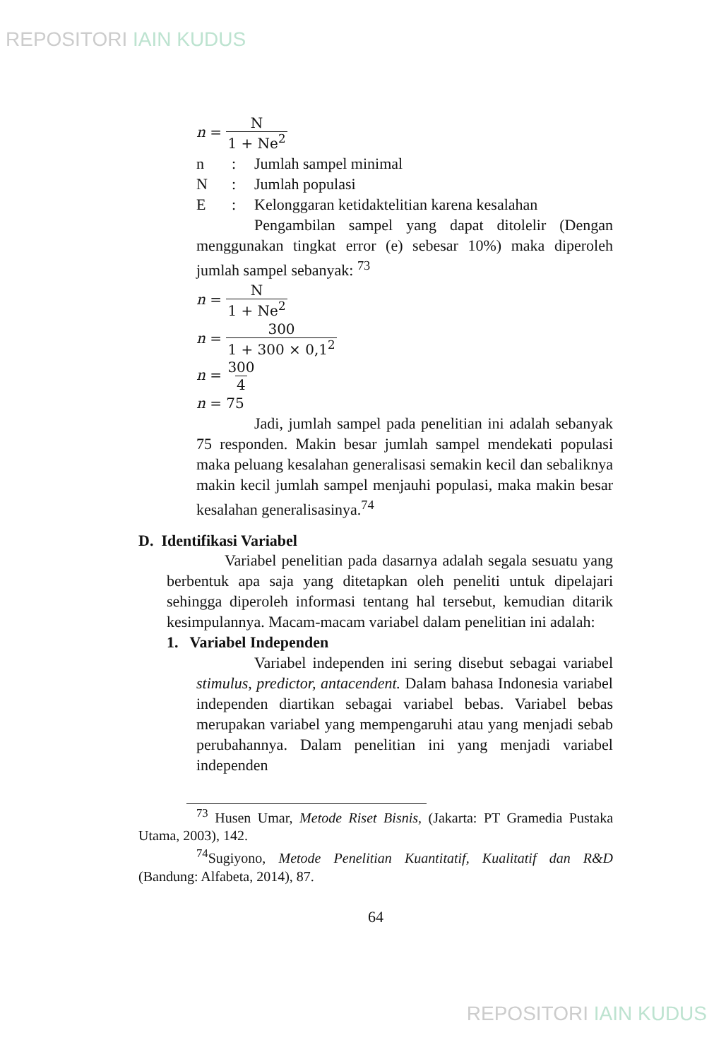REPOSITORI IAIN KUDUS
n = N 1 + Ne<sup>2</sup>
n: Jumlah sampel minimal
N: Jumlah populasi
E: Kelonggaran ketidaktelitian karena kesalahan
Pengambilan sampel yang dapat ditolelir (Dengan menggunakan tingkat error (e) sebesar 10%) maka diperoleh jumlah sampel sebanyak: <sup>73</sup>
n = N 1 + Ne<sup>2</sup>
n = 300 1 + 300 × 0,1<sup>2</sup>
n = 300 4
n = 75
Jadi, jumlah sampel pada penelitian ini adalah sebanyak 75 responden. Makin besar jumlah sampel mendekati populasi maka peluang kesalahan generalisasi semakin kecil dan sebaliknya makin kecil jumlah sampel menjauhi populasi, maka makin besar kesalahan generalisasinya.<sup>74</sup>
D. Identifikasi Variabel
Variabel penelitian pada dasarnya adalah segala sesuatu yang berbentuk apa saja yang ditetapkan oleh peneliti untuk dipelajari sehingga diperoleh informasi tentang hal tersebut, kemudian ditarik kesimpulannya. Macam-macam variabel dalam penelitian ini adalah:
1. Variabel Independen
Variabel independen ini sering disebut sebagai variabel stimulus, predictor, antacendent. Dalam bahasa Indonesia variabel independen diartikan sebagai variabel bebas. Variabel bebas merupakan variabel yang mempengaruhi atau yang menjadi sebab perubahannya. Dalam penelitian ini yang menjadi variabel independen
<sup>73</sup> Husen Umar, Metode Riset Bisnis, (Jakarta: PT Gramedia Pustaka Utama, 2003), 142.
<sup>74</sup> Sugiyono, Metode Penelitian Kuantitatif, Kualitatif dan R&D (Bandung: Alfabeta, 2014), 87.
64
REPOSITORI IAIN KUDUS